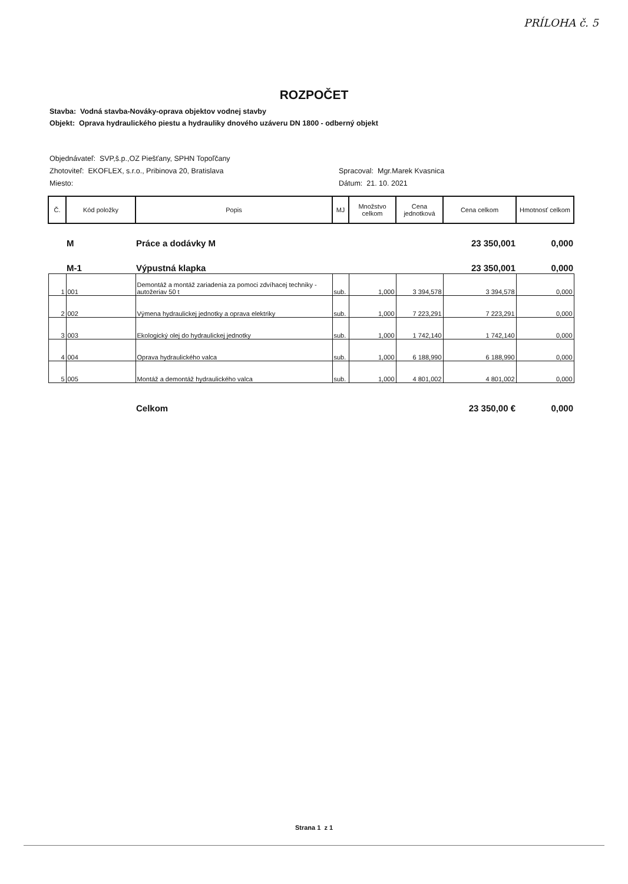PRÍLOHA č. 5
ROZPOČET
Stavba: Vodná stavba-Nováky-oprava objektov vodnej stavby
Objekt: Oprava hydraulického piestu a hydrauliky dnového uzáveru DN 1800 - odberný objekt
Objednávateľ: SVP,š.p.,OZ Piešťany, SPHN Topoľčany
Zhotoviteľ: EKOFLEX, s.r.o., Pribinova 20, Bratislava
Miesto:
Spracoval: Mgr.Marek Kvasnica
Dátum: 21. 10. 2021
| Č. | Kód položky | Popis | MJ | Množstvo celkom | Cena jednotková | Cena celkom | Hmotnosť celkom |
| --- | --- | --- | --- | --- | --- | --- | --- |
| | M | Práce a dodávky M | | | | 23 350,001 | 0,000 |
| | M-1 | Výpustná klapka | | | | 23 350,001 | 0,000 |
| 1 | 001 | Demontáž a montáž zariadenia za pomoci zdvíhacej techniky - autožeriav 50 t | sub. | 1,000 | 3 394,578 | 3 394,578 | 0,000 |
| 2 | 002 | Výmena hydraulickej jednotky a oprava elektriky | sub. | 1,000 | 7 223,291 | 7 223,291 | 0,000 |
| 3 | 003 | Ekologický olej do hydraulickej jednotky | sub. | 1,000 | 1 742,140 | 1 742,140 | 0,000 |
| 4 | 004 | Oprava hydraulického valca | sub. | 1,000 | 6 188,990 | 6 188,990 | 0,000 |
| 5 | 005 | Montáž a demontáž hydraulického valca | sub. | 1,000 | 4 801,002 | 4 801,002 | 0,000 |
| | | Celkom | | | | 23 350,00 € | 0,000 |
Strana 1 z 1